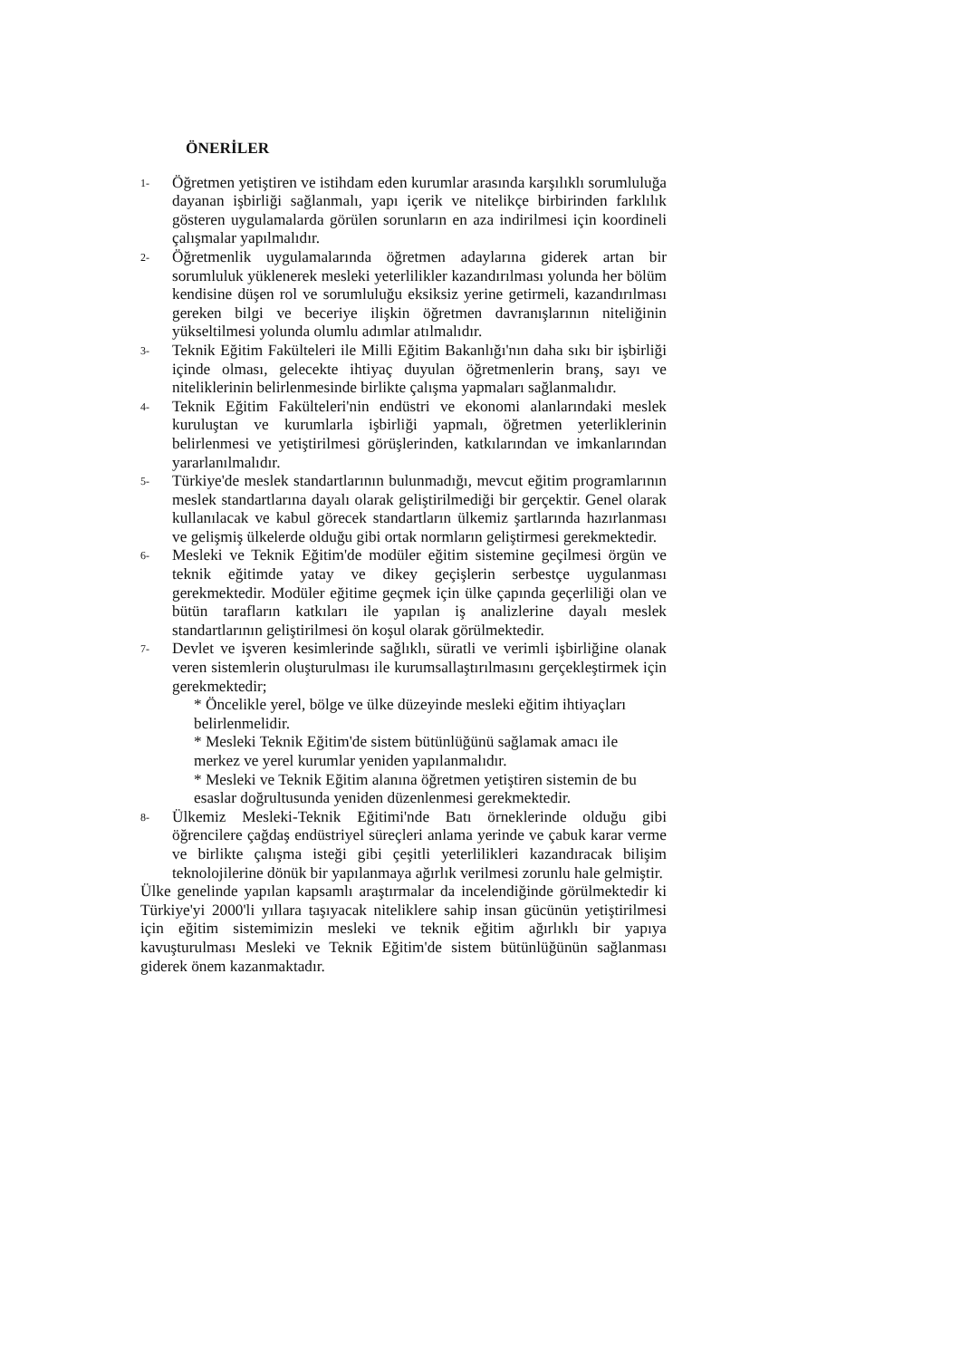ÖNERİLER
1-
Öğretmen yetiştiren ve istihdam eden kurumlar arasında karşılıklı sorumluluğa dayanan işbirliği sağlanmalı, yapı içerik ve nitelikçe birbirinden farklılık gösteren uygulamalarda görülen sorunların en aza indirilmesi için koordineli çalışmalar yapılmalıdır.
2-
Öğretmenlik uygulamalarında öğretmen adaylarına giderek artan bir sorumluluk yüklenerek mesleki yeterlilikler kazandırılması yolunda her bölüm kendisine düşen rol ve sorumluluğu eksiksiz yerine getirmeli, kazandırılması gereken bilgi ve beceriye ilişkin öğretmen davranışlarının niteliğinin yükseltilmesi yolunda olumlu adımlar atılmalıdır.
3-
Teknik Eğitim Fakülteleri ile Milli Eğitim Bakanlığı'nın daha sıkı bir işbirliği içinde olması, gelecekte ihtiyaç duyulan öğretmenlerin branş, sayı ve niteliklerinin belirlenmesinde birlikte çalışma yapmaları sağlanmalıdır.
4-
Teknik Eğitim Fakülteleri'nin endüstri ve ekonomi alanlarındaki meslek kuruluştan ve kurumlarla işbirliği yapmalı, öğretmen yeterliklerinin belirlenmesi ve yetiştirilmesi görüşlerinden, katkılarından ve imkanlarından yararlanılmalıdır.
5-
Türkiye'de meslek standartlarının bulunmadığı, mevcut eğitim programlarının meslek standartlarına dayalı olarak geliştirilmediği bir gerçektir. Genel olarak kullanılacak ve kabul görecek standartların ülkemiz şartlarında hazırlanması ve gelişmiş ülkelerde olduğu gibi ortak normların geliştirmesi gerekmektedir.
6-
Mesleki ve Teknik Eğitim'de modüler eğitim sistemine geçilmesi örgün ve teknik eğitimde yatay ve dikey geçişlerin serbestçe uygulanması gerekmektedir. Modüler eğitime geçmek için ülke çapında geçerliliği olan ve bütün tarafların katkıları ile yapılan iş analizlerine dayalı meslek standartlarının geliştirilmesi ön koşul olarak görülmektedir.
7-
Devlet ve işveren kesimlerinde sağlıklı, süratli ve verimli işbirliğine olanak veren sistemlerin oluşturulması ile kurumsallaştırılmasını gerçekleştirmek için gerekmektedir;
* Öncelikle yerel, bölge ve ülke düzeyinde mesleki eğitim ihtiyaçları belirlenmelidir.
* Mesleki Teknik Eğitim'de sistem bütünlüğünü sağlamak amacı ile merkez ve yerel kurumlar yeniden yapılanmalıdır.
* Mesleki ve Teknik Eğitim alanına öğretmen yetiştiren sistemin de bu esaslar doğrultusunda yeniden düzenlenmesi gerekmektedir.
8-
Ülkemiz Mesleki-Teknik Eğitimi'nde Batı örneklerinde olduğu gibi öğrencilere çağdaş endüstriyel süreçleri anlama yerinde ve çabuk karar verme ve birlikte çalışma isteği gibi çeşitli yeterlilikleri kazandıracak bilişim teknolojilerine dönük bir yapılanmaya ağırlık verilmesi zorunlu hale gelmiştir.
Ülke genelinde yapılan kapsamlı araştırmalar da incelendiğinde görülmektedir ki Türkiye'yi 2000'li yıllara taşıyacak niteliklere sahip insan gücünün yetiştirilmesi için eğitim sistemimizin mesleki ve teknik eğitim ağırlıklı bir yapıya kavuşturulması Mesleki ve Teknik Eğitim'de sistem bütünlüğünün sağlanması giderek önem kazanmaktadır.